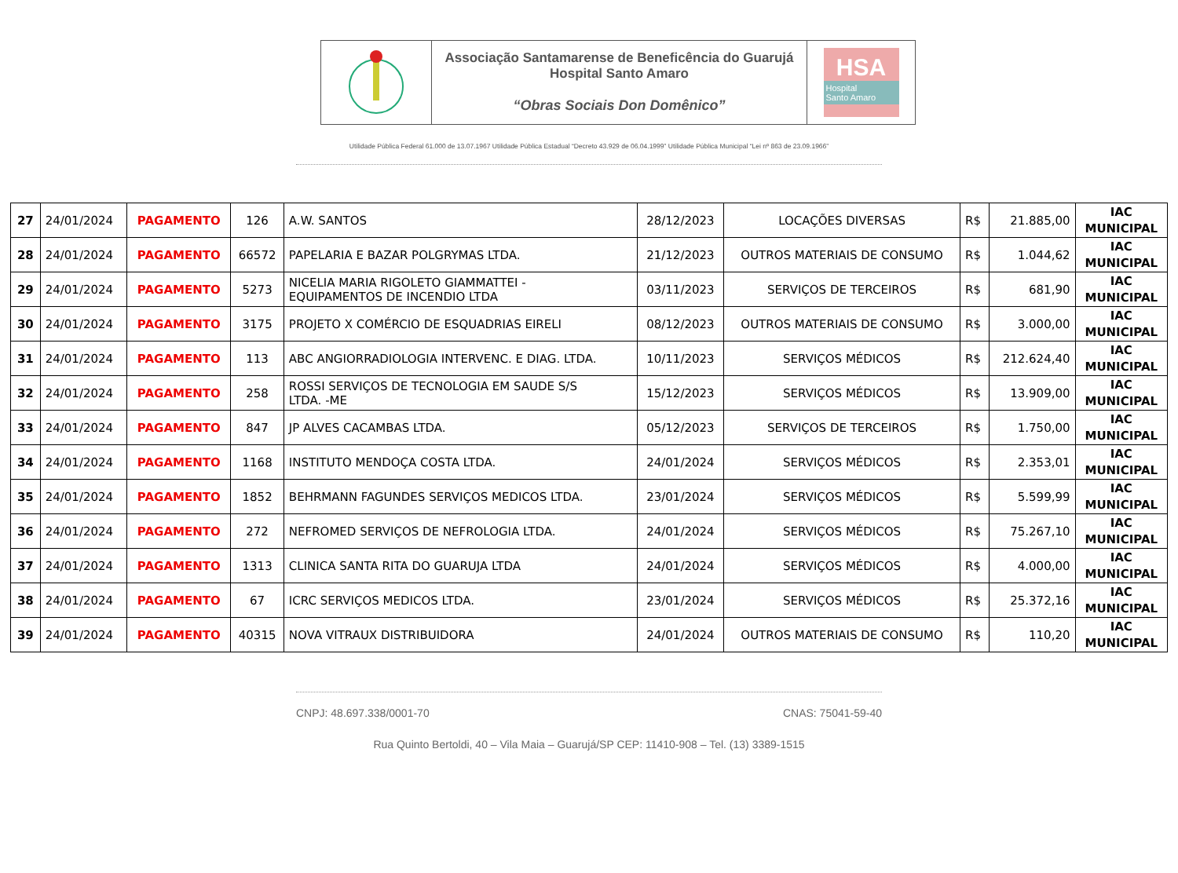Associação Santamarense de Beneficência do Guarujá
Hospital Santo Amaro
“Obras Sociais Don Domênico”
HSA
Hospital
Santo Amaro
Utilidade Pública Federal 61.000 de 13.07.1967 Utilidade Pública Estadual “Decreto 43.929 de 06.04.1999” Utilidade Pública Municipal “Lei nº 863 de 23.09.1966”
| 27 | 24/01/2024 | PAGAMENTO | 126 | A.W. SANTOS | 28/12/2023 | LOCAÇÕES DIVERSAS | R$ | 21.885,00 | IAC MUNICIPAL |
| 28 | 24/01/2024 | PAGAMENTO | 66572 | PAPELARIA E BAZAR POLGRYMAS LTDA. | 21/12/2023 | OUTROS MATERIAIS DE CONSUMO | R$ | 1.044,62 | IAC MUNICIPAL |
| 29 | 24/01/2024 | PAGAMENTO | 5273 | NICELIA MARIA RIGOLETO GIAMMATTEI - EQUIPAMENTOS DE INCENDIO LTDA | 03/11/2023 | SERVIÇOS DE TERCEIROS | R$ | 681,90 | IAC MUNICIPAL |
| 30 | 24/01/2024 | PAGAMENTO | 3175 | PROJETO X COMÉRCIO DE ESQUADRIAS EIRELI | 08/12/2023 | OUTROS MATERIAIS DE CONSUMO | R$ | 3.000,00 | IAC MUNICIPAL |
| 31 | 24/01/2024 | PAGAMENTO | 113 | ABC ANGIORRADIOLOGIA INTERVENC. E DIAG. LTDA. | 10/11/2023 | SERVIÇOS MÉDICOS | R$ | 212.624,40 | IAC MUNICIPAL |
| 32 | 24/01/2024 | PAGAMENTO | 258 | ROSSI SERVIÇOS DE TECNOLOGIA EM SAUDE S/S LTDA. -ME | 15/12/2023 | SERVIÇOS MÉDICOS | R$ | 13.909,00 | IAC MUNICIPAL |
| 33 | 24/01/2024 | PAGAMENTO | 847 | JP ALVES CACAMBAS LTDA. | 05/12/2023 | SERVIÇOS DE TERCEIROS | R$ | 1.750,00 | IAC MUNICIPAL |
| 34 | 24/01/2024 | PAGAMENTO | 1168 | INSTITUTO MENDOÇA COSTA LTDA. | 24/01/2024 | SERVIÇOS MÉDICOS | R$ | 2.353,01 | IAC MUNICIPAL |
| 35 | 24/01/2024 | PAGAMENTO | 1852 | BEHRMANN FAGUNDES SERVIÇOS MEDICOS LTDA. | 23/01/2024 | SERVIÇOS MÉDICOS | R$ | 5.599,99 | IAC MUNICIPAL |
| 36 | 24/01/2024 | PAGAMENTO | 272 | NEFROMED SERVIÇOS DE NEFROLOGIA LTDA. | 24/01/2024 | SERVIÇOS MÉDICOS | R$ | 75.267,10 | IAC MUNICIPAL |
| 37 | 24/01/2024 | PAGAMENTO | 1313 | CLINICA SANTA RITA DO GUARUJA LTDA | 24/01/2024 | SERVIÇOS MÉDICOS | R$ | 4.000,00 | IAC MUNICIPAL |
| 38 | 24/01/2024 | PAGAMENTO | 67 | ICRC SERVIÇOS MEDICOS LTDA. | 23/01/2024 | SERVIÇOS MÉDICOS | R$ | 25.372,16 | IAC MUNICIPAL |
| 39 | 24/01/2024 | PAGAMENTO | 40315 | NOVA VITRAUX DISTRIBUIDORA | 24/01/2024 | OUTROS MATERIAIS DE CONSUMO | R$ | 110,20 | IAC MUNICIPAL |
CNPJ: 48.697.338/0001-70 CNAS: 75041-59-40
Rua Quinto Bertoldi, 40 – Vila Maia – Guarujá/SP CEP: 11410-908 – Tel. (13) 3389-1515